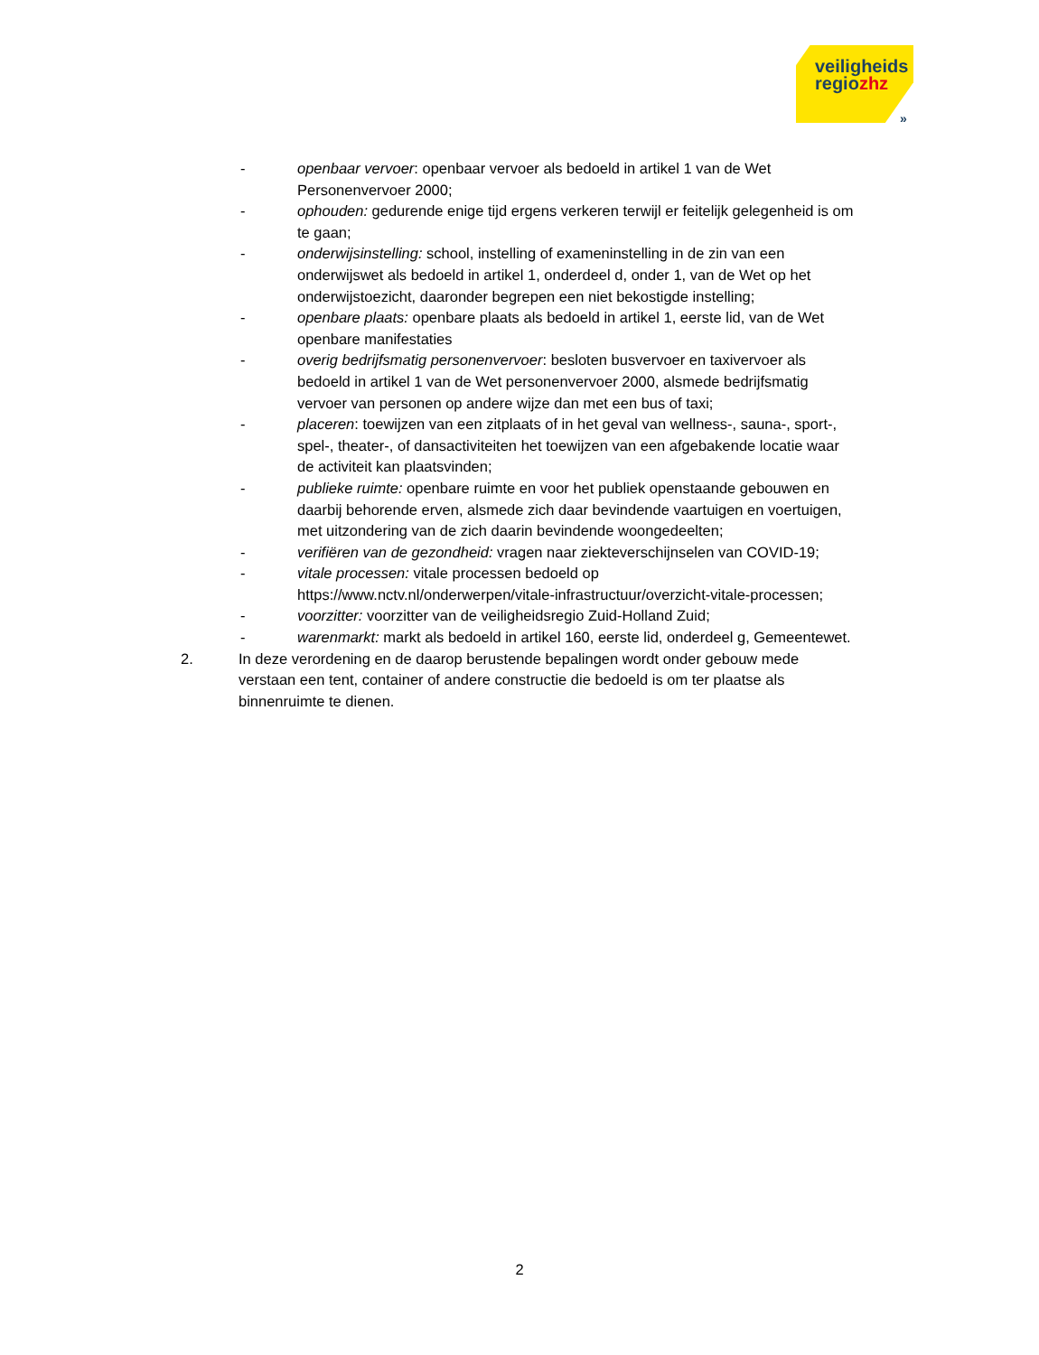veiligheids
regiozhz
»
- openbaar vervoer: openbaar vervoer als bedoeld in artikel 1 van de Wet Personenvervoer 2000;
- ophouden: gedurende enige tijd ergens verkeren terwijl er feitelijk gelegenheid is om te gaan;
- onderwijsinstelling: school, instelling of exameninstelling in de zin van een onderwijswet als bedoeld in artikel 1, onderdeel d, onder 1, van de Wet op het onderwijstoezicht, daaronder begrepen een niet bekostigde instelling;
- openbare plaats: openbare plaats als bedoeld in artikel 1, eerste lid, van de Wet openbare manifestaties
- overig bedrijfsmatig personenvervoer: besloten busvervoer en taxivervoer als bedoeld in artikel 1 van de Wet personenvervoer 2000, alsmede bedrijfsmatig vervoer van personen op andere wijze dan met een bus of taxi;
- placeren: toewijzen van een zitplaats of in het geval van wellness-, sauna-, sport-, spel-, theater-, of dansactiviteiten het toewijzen van een afgebakende locatie waar de activiteit kan plaatsvinden;
- publieke ruimte: openbare ruimte en voor het publiek openstaande gebouwen en daarbij behorende erven, alsmede zich daar bevindende vaartuigen en voertuigen, met uitzondering van de zich daarin bevindende woongedeelten;
- verifiëren van de gezondheid: vragen naar ziekteverschijnselen van COVID-19;
- vitale processen: vitale processen bedoeld op https://www.nctv.nl/onderwerpen/vitale-infrastructuur/overzicht-vitale-processen;
- voorzitter: voorzitter van de veiligheidsregio Zuid-Holland Zuid;
- warenmarkt: markt als bedoeld in artikel 160, eerste lid, onderdeel g, Gemeentewet.
2. In deze verordening en de daarop berustende bepalingen wordt onder gebouw mede verstaan een tent, container of andere constructie die bedoeld is om ter plaatse als binnenruimte te dienen.
2